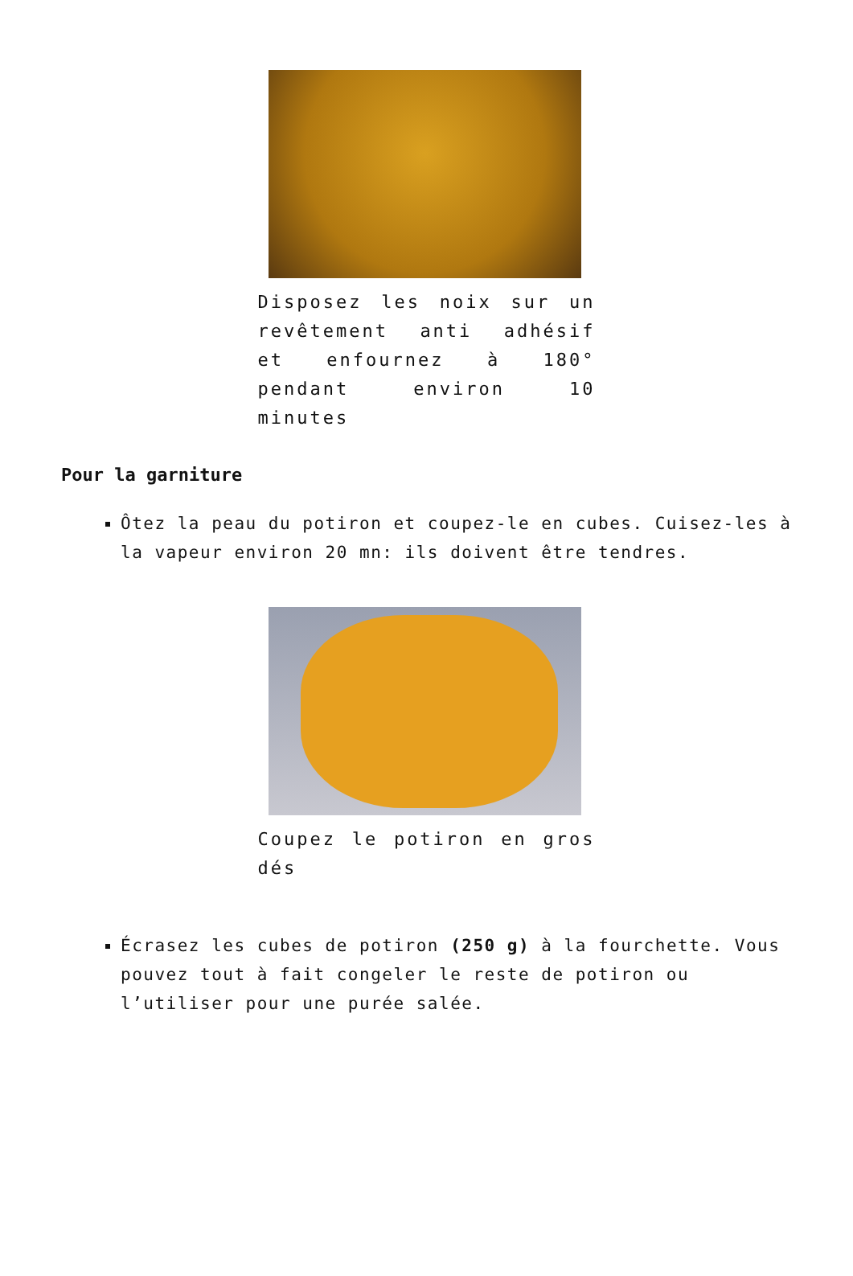Disposez les noix sur un revêtement anti adhésif et enfournez à 180° pendant environ 10 minutes
Pour la garniture
Ôtez la peau du potiron et coupez-le en cubes. Cuisez-les à la vapeur environ 20 mn: ils doivent être tendres.
Coupez le potiron en gros dés
Écrasez les cubes de potiron (250 g) à la fourchette. Vous pouvez tout à fait congeler le reste de potiron ou l’utiliser pour une purée salée.